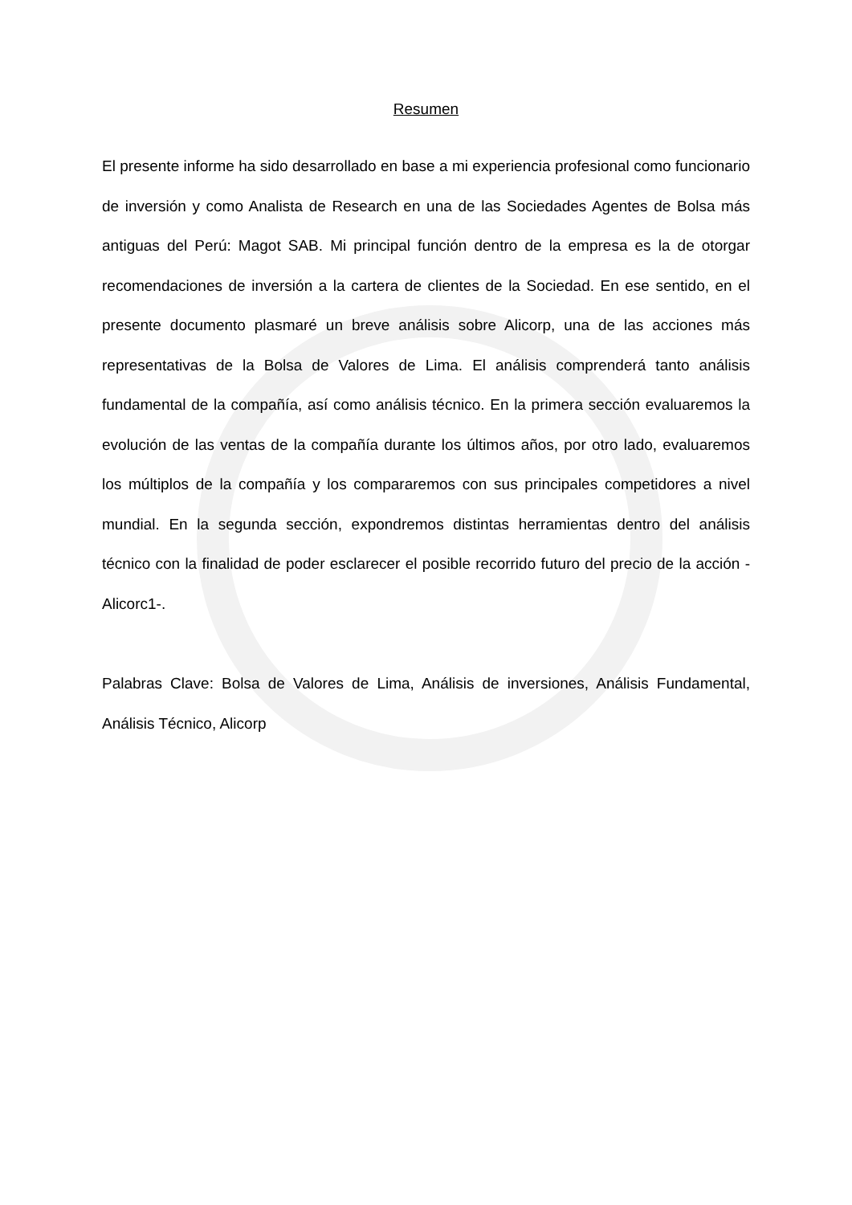Resumen
El presente informe ha sido desarrollado en base a mi experiencia profesional como funcionario de inversión y como Analista de Research en una de las Sociedades Agentes de Bolsa más antiguas del Perú: Magot SAB. Mi principal función dentro de la empresa es la de otorgar recomendaciones de inversión a la cartera de clientes de la Sociedad. En ese sentido, en el presente documento plasmaré un breve análisis sobre Alicorp, una de las acciones más representativas de la Bolsa de Valores de Lima. El análisis comprenderá tanto análisis fundamental de la compañía, así como análisis técnico. En la primera sección evaluaremos la evolución de las ventas de la compañía durante los últimos años, por otro lado, evaluaremos los múltiplos de la compañía y los compararemos con sus principales competidores a nivel mundial. En la segunda sección, expondremos distintas herramientas dentro del análisis técnico con la finalidad de poder esclarecer el posible recorrido futuro del precio de la acción -Alicorc1-.
Palabras Clave: Bolsa de Valores de Lima, Análisis de inversiones, Análisis Fundamental, Análisis Técnico, Alicorp